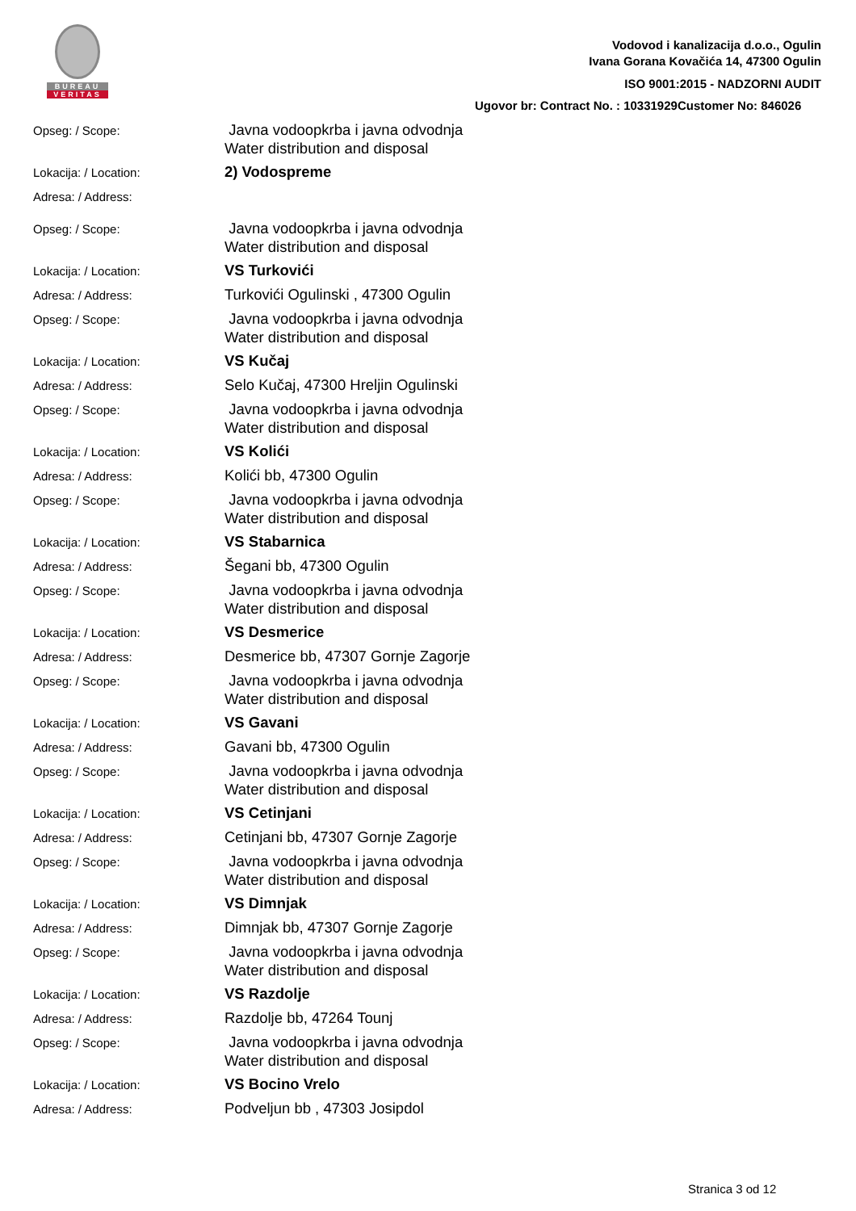BUREAU
VERITAS
Vodovod i kanalizacija d.o.o., Ogulin
Ivana Gorana Kovačića 14, 47300 Ogulin
ISO 9001:2015 - NADZORNI AUDIT
Ugovor br: Contract No. : 10331929Customer No: 846026
Opseg: / Scope:
Javna vodoopkrba i javna odvodnja
Water distribution and disposal
Lokacija: / Location:
2) Vodospreme
Adresa: / Address:
Opseg: / Scope:
Javna vodoopkrba i javna odvodnja
Water distribution and disposal
Lokacija: / Location:
VS Turkovići
Adresa: / Address:
Turkovići Ogulinski , 47300 Ogulin
Opseg: / Scope:
Javna vodoopkrba i javna odvodnja
Water distribution and disposal
Lokacija: / Location:
VS Kučaj
Adresa: / Address:
Selo Kučaj, 47300 Hreljin Ogulinski
Opseg: / Scope:
Javna vodoopkrba i javna odvodnja
Water distribution and disposal
Lokacija: / Location:
VS Kolići
Adresa: / Address:
Kolići bb, 47300 Ogulin
Opseg: / Scope:
Javna vodoopkrba i javna odvodnja
Water distribution and disposal
Lokacija: / Location:
VS Stabarnica
Adresa: / Address:
Šegani bb, 47300 Ogulin
Opseg: / Scope:
Javna vodoopkrba i javna odvodnja
Water distribution and disposal
Lokacija: / Location:
VS Desmerice
Adresa: / Address:
Desmerice bb, 47307 Gornje Zagorje
Opseg: / Scope:
Javna vodoopkrba i javna odvodnja
Water distribution and disposal
Lokacija: / Location:
VS Gavani
Adresa: / Address:
Gavani bb, 47300 Ogulin
Opseg: / Scope:
Javna vodoopkrba i javna odvodnja
Water distribution and disposal
Lokacija: / Location:
VS Cetinjani
Adresa: / Address:
Cetinjani bb, 47307 Gornje Zagorje
Opseg: / Scope:
Javna vodoopkrba i javna odvodnja
Water distribution and disposal
Lokacija: / Location:
VS Dimnjak
Adresa: / Address:
Dimnjak bb, 47307 Gornje Zagorje
Opseg: / Scope:
Javna vodoopkrba i javna odvodnja
Water distribution and disposal
Lokacija: / Location:
VS Razdolje
Adresa: / Address:
Razdolje bb, 47264 Tounj
Opseg: / Scope:
Javna vodoopkrba i javna odvodnja
Water distribution and disposal
Lokacija: / Location:
VS Bocino Vrelo
Adresa: / Address:
Podveljun bb , 47303 Josipdol
Stranica 3 od 12